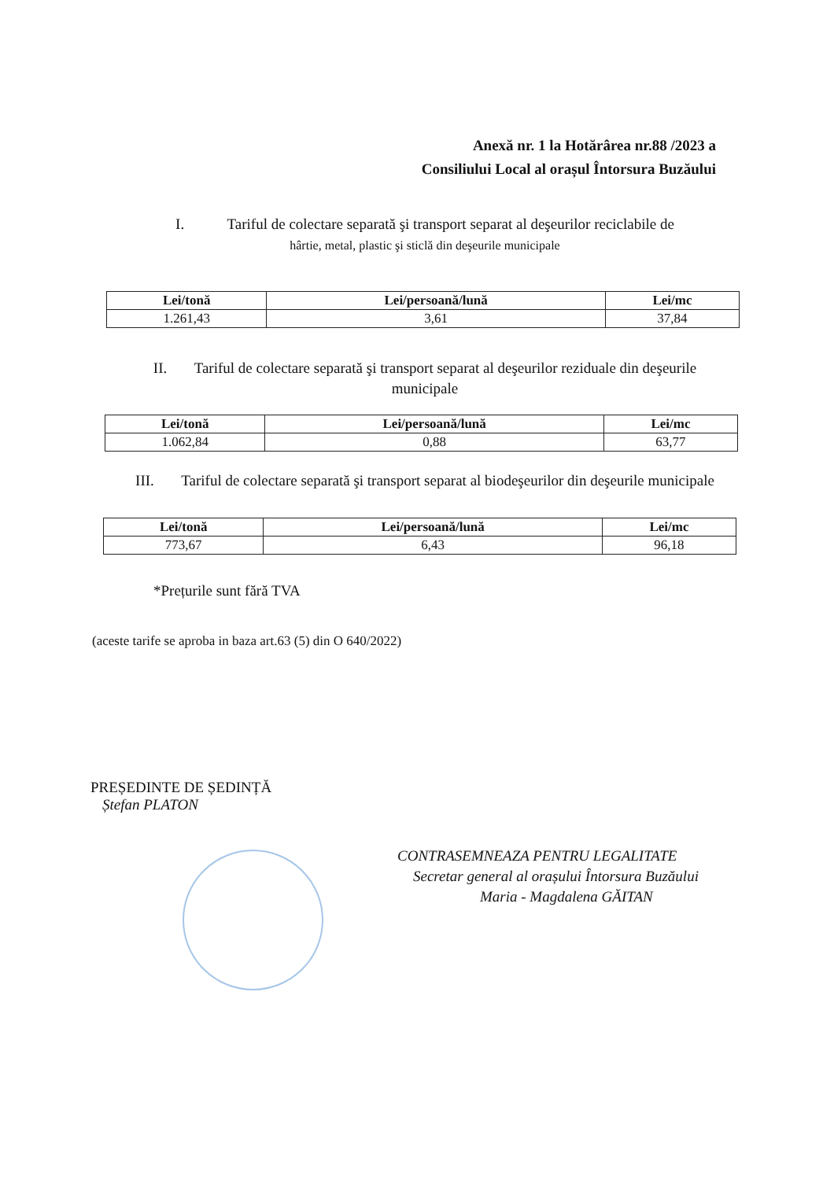Anexă nr. 1 la Hotărârea nr.88 /2023 a
Consiliului Local al orașul Întorsura Buzăului
I. Tariful de colectare separată şi transport separat al deşeurilor reciclabile de
hârtie, metal, plastic şi sticlă din deşeurile municipale
| Lei/tonă | Lei/persoană/lună | Lei/mc |
| --- | --- | --- |
| 1.261,43 | 3,61 | 37,84 |
II. Tariful de colectare separată şi transport separat al deşeurilor reziduale din deşeurile
municipale
| Lei/tonă | Lei/persoană/lună | Lei/mc |
| --- | --- | --- |
| 1.062,84 | 0,88 | 63,77 |
III. Tariful de colectare separată şi transport separat al biodeşeurilor din deşeurile municipale
| Lei/tonă | Lei/persoană/lună | Lei/mc |
| --- | --- | --- |
| 773,67 | 6,43 | 96,18 |
*Prețurile sunt fără TVA
(aceste tarife se aproba in baza art.63 (5) din O 640/2022)
PREȘEDINTE DE ȘEDINȚĂ
Ștefan PLATON
CONTRASEMNEAZA PENTRU LEGALITATE
Secretar general al orașului Întorsura Buzăului
Maria - Magdalena GĂITAN